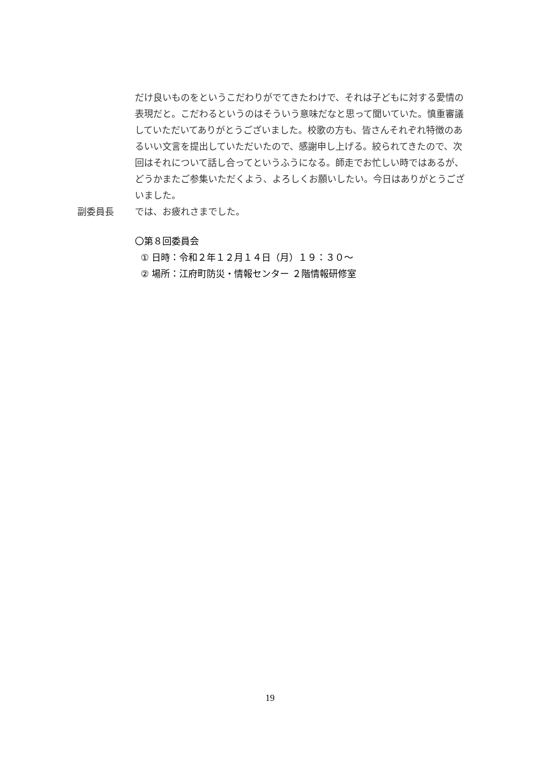だけ良いものをというこだわりがでてきたわけで、それは子どもに対する愛情の表現だと。こだわるというのはそういう意味だなと思って聞いていた。慎重審議していただいてありがとうございました。校歌の方も、皆さんそれぞれ特徴のあるいい文言を提出していただいたので、感謝申し上げる。絞られてきたので、次回はそれについて話し合ってというふうになる。師走でお忙しい時ではあるが、どうかまたご参集いただくよう、よろしくお願いしたい。今日はありがとうございました。
副委員長 では、お疲れさまでした。
〇第８回委員会
① 日時：令和２年１２月１４日（月）１９：３０～
② 場所：江府町防災・情報センター ２階情報研修室
19